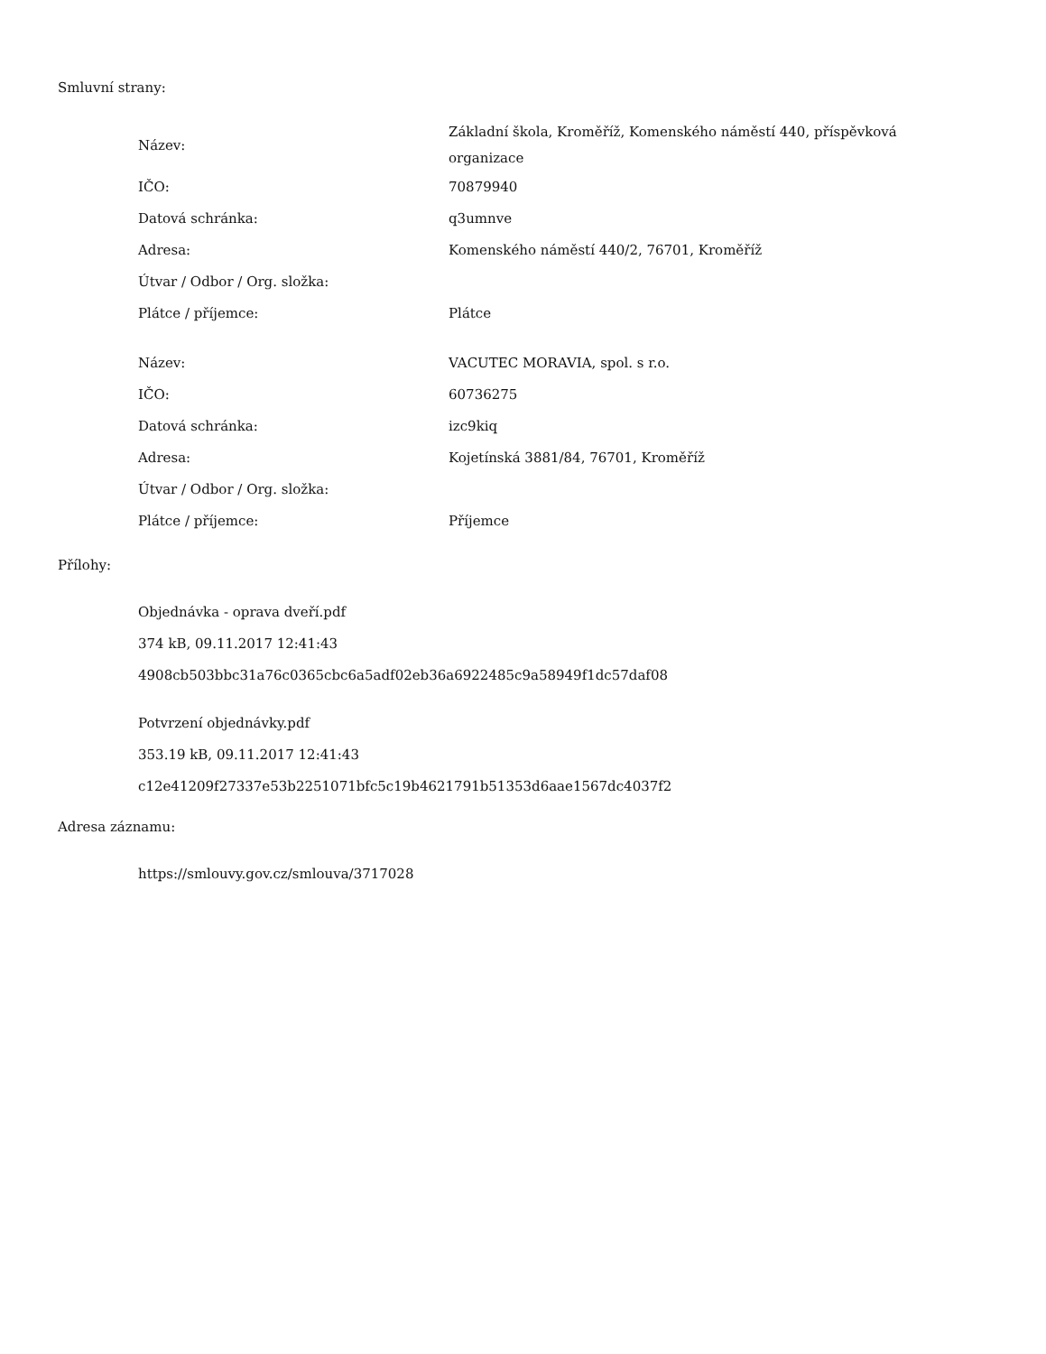Smluvní strany:
| Název: | Základní škola, Kroměříž, Komenského náměstí 440, příspěvková organizace |
| IČO: | 70879940 |
| Datová schránka: | q3umnve |
| Adresa: | Komenského náměstí 440/2, 76701, Kroměříž |
| Útvar / Odbor / Org. složka: | |
| Plátce / příjemce: | Plátce |
| Název: | VACUTEC MORAVIA, spol. s r.o. |
| IČO: | 60736275 |
| Datová schránka: | izc9kiq |
| Adresa: | Kojetínská 3881/84, 76701, Kroměříž |
| Útvar / Odbor / Org. složka: | |
| Plátce / příjemce: | Příjemce |
Přílohy:
Objednávka - oprava dveří.pdf
374 kB, 09.11.2017 12:41:43
4908cb503bbc31a76c0365cbc6a5adf02eb36a6922485c9a58949f1dc57daf08
Potvrzení objednávky.pdf
353.19 kB, 09.11.2017 12:41:43
c12e41209f27337e53b2251071bfc5c19b4621791b51353d6aae1567dc4037f2
Adresa záznamu:
https://smlouvy.gov.cz/smlouva/3717028